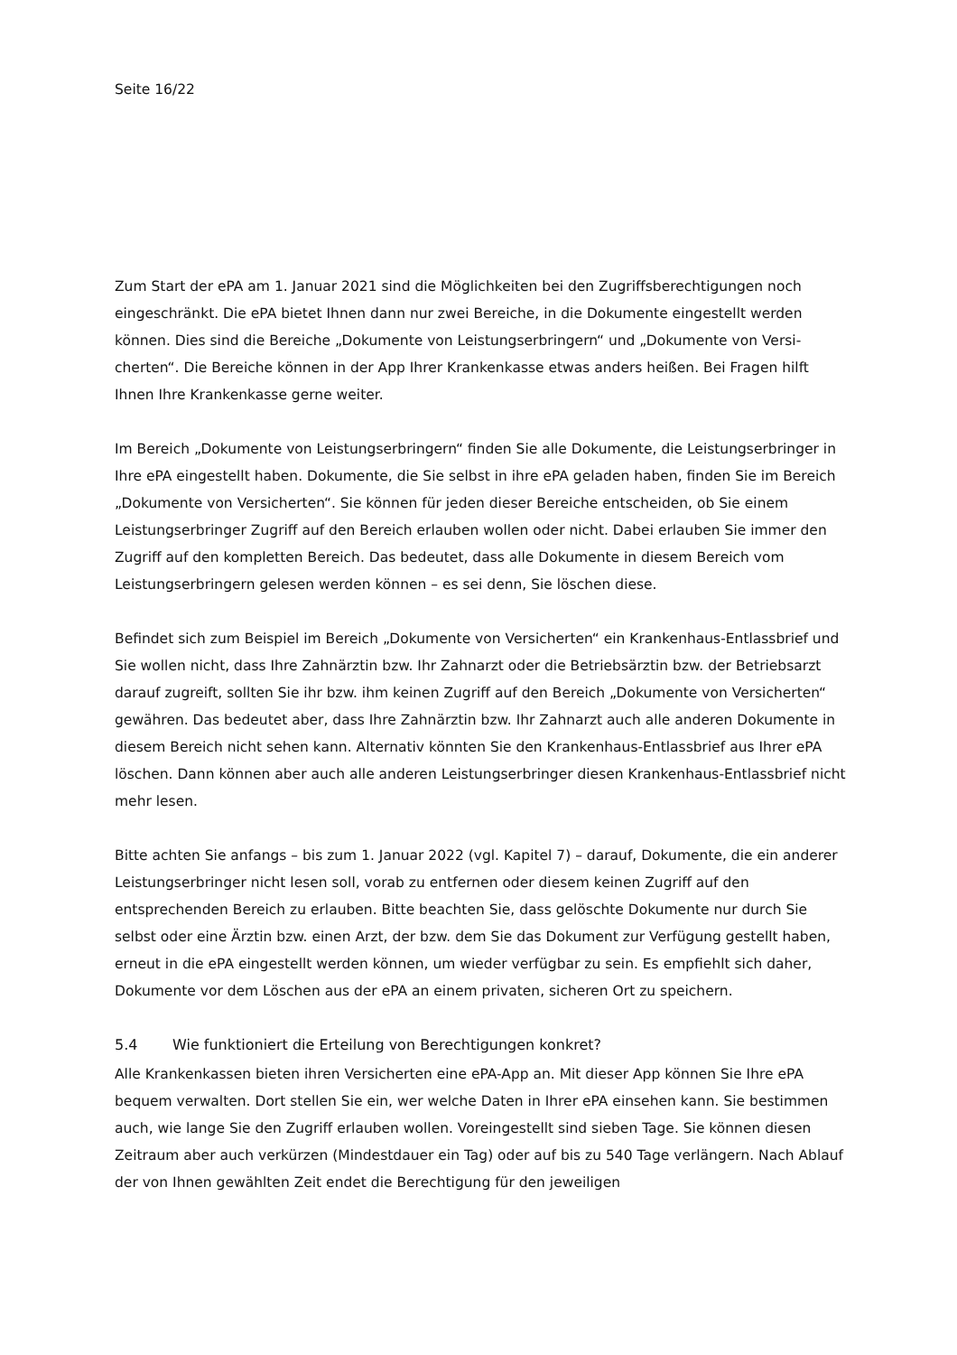Seite 16/22
Zum Start der ePA am 1. Januar 2021 sind die Möglichkeiten bei den Zugriffsberechtigungen noch eingeschränkt. Die ePA bietet Ihnen dann nur zwei Bereiche, in die Dokumente eingestellt werden können. Dies sind die Bereiche „Dokumente von Leistungserbringern“ und „Dokumente von Versi­cherten“. Die Bereiche können in der App Ihrer Krankenkasse etwas anders heißen. Bei Fragen hilft Ihnen Ihre Krankenkasse gerne weiter.
Im Bereich „Dokumente von Leistungserbringern“ finden Sie alle Dokumente, die Leistungserbrin­ger in Ihre ePA eingestellt haben. Dokumente, die Sie selbst in ihre ePA geladen haben, finden Sie im Bereich „Dokumente von Versicherten“. Sie können für jeden dieser Bereiche entscheiden, ob Sie einem Leistungserbringer Zugriff auf den Bereich erlauben wollen oder nicht. Dabei erlauben Sie immer den Zugriff auf den kompletten Bereich. Das bedeutet, dass alle Dokumente in diesem Bereich vom Leistungserbringern gelesen werden können – es sei denn, Sie löschen diese.
Befindet sich zum Beispiel im Bereich „Dokumente von Versicherten“ ein Krankenhaus-Entlass­brief und Sie wollen nicht, dass Ihre Zahnärztin bzw. Ihr Zahnarzt oder die Betriebsärztin bzw. der Betriebsarzt darauf zugreift, sollten Sie ihr bzw. ihm keinen Zugriff auf den Bereich „Dokumente von Versicherten“ gewähren. Das bedeutet aber, dass Ihre Zahnärztin bzw. Ihr Zahnarzt auch alle anderen Dokumente in diesem Bereich nicht sehen kann. Alternativ könnten Sie den Kranken­haus-Entlassbrief aus Ihrer ePA löschen. Dann können aber auch alle anderen Leistungserbringer diesen Krankenhaus-Entlassbrief nicht mehr lesen.
Bitte achten Sie anfangs – bis zum 1. Januar 2022 (vgl. Kapitel 7) – darauf, Dokumente, die ein anderer Leistungserbringer nicht lesen soll, vorab zu entfernen oder diesem keinen Zugriff auf den entsprechenden Bereich zu erlauben. Bitte beachten Sie, dass gelöschte Dokumente nur durch Sie selbst oder eine Ärztin bzw. einen Arzt, der bzw. dem Sie das Dokument zur Verfügung gestellt haben, erneut in die ePA eingestellt werden können, um wieder verfügbar zu sein. Es empfiehlt sich daher, Dokumente vor dem Löschen aus der ePA an einem privaten, sicheren Ort zu speichern.
5.4 Wie funktioniert die Erteilung von Berechtigungen konkret?
Alle Krankenkassen bieten ihren Versicherten eine ePA-App an. Mit dieser App können Sie Ihre ePA bequem verwalten. Dort stellen Sie ein, wer welche Daten in Ihrer ePA einsehen kann. Sie be­stimmen auch, wie lange Sie den Zugriff erlauben wollen. Voreingestellt sind sieben Tage. Sie können diesen Zeitraum aber auch verkürzen (Mindestdauer ein Tag) oder auf bis zu 540 Tage verlängern. Nach Ablauf der von Ihnen gewählten Zeit endet die Berechtigung für den jeweiligen